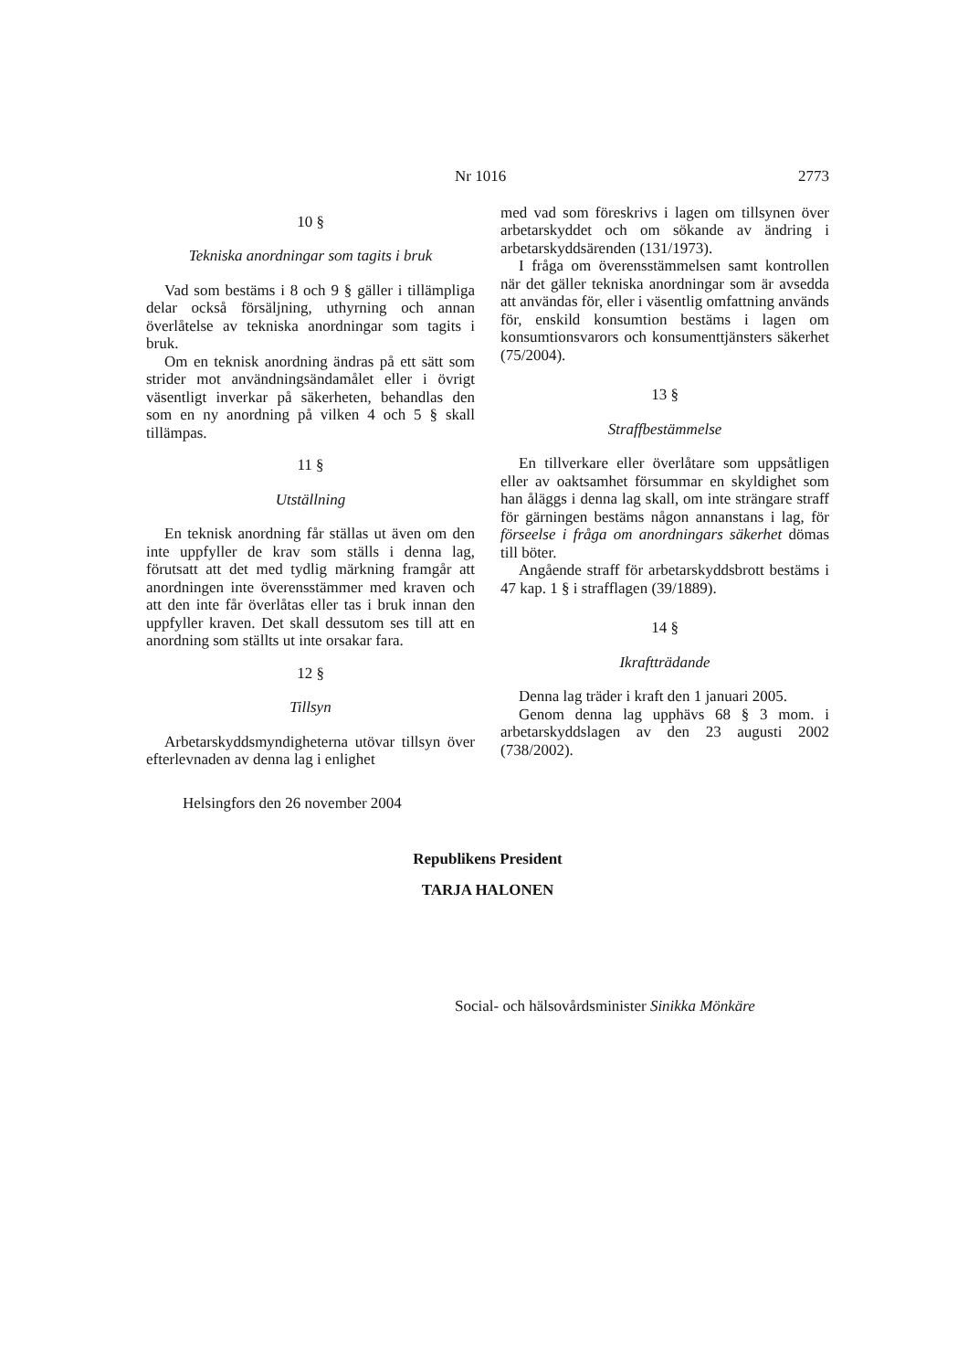Nr 1016 2773
10 §
Tekniska anordningar som tagits i bruk
Vad som bestäms i 8 och 9 § gäller i tillämpliga delar också försäljning, uthyrning och annan överlåtelse av tekniska anordningar som tagits i bruk.
Om en teknisk anordning ändras på ett sätt som strider mot användningsändamålet eller i övrigt väsentligt inverkar på säkerheten, behandlas den som en ny anordning på vilken 4 och 5 § skall tillämpas.
11 §
Utställning
En teknisk anordning får ställas ut även om den inte uppfyller de krav som ställs i denna lag, förutsatt att det med tydlig märkning framgår att anordningen inte överensstämmer med kraven och att den inte får överlåtas eller tas i bruk innan den uppfyller kraven. Det skall dessutom ses till att en anordning som ställts ut inte orsakar fara.
12 §
Tillsyn
Arbetarskyddsmyndigheterna utövar tillsyn över efterlevnaden av denna lag i enlighet
med vad som föreskrivs i lagen om tillsynen över arbetarskyddet och om sökande av ändring i arbetarskyddsärenden (131/1973).
I fråga om överensstämmelsen samt kontrollen när det gäller tekniska anordningar som är avsedda att användas för, eller i väsentlig omfattning används för, enskild konsumtion bestäms i lagen om konsumtionsvarors och konsumenttjänsters säkerhet (75/2004).
13 §
Straffbestämmelse
En tillverkare eller överlåtare som uppsåtligen eller av oaktsamhet försummar en skyldighet som han åläggs i denna lag skall, om inte strängare straff för gärningen bestäms någon annanstans i lag, för förseelse i fråga om anordningars säkerhet dömas till böter.
Angående straff för arbetarskyddsbrott bestäms i 47 kap. 1 § i strafflagen (39/1889).
14 §
Ikraftträdande
Denna lag träder i kraft den 1 januari 2005.
Genom denna lag upphävs 68 § 3 mom. i arbetarskyddslagen av den 23 augusti 2002 (738/2002).
Helsingfors den 26 november 2004
Republikens President
TARJA HALONEN
Social- och hälsovårdsminister Sinikka Mönkäre